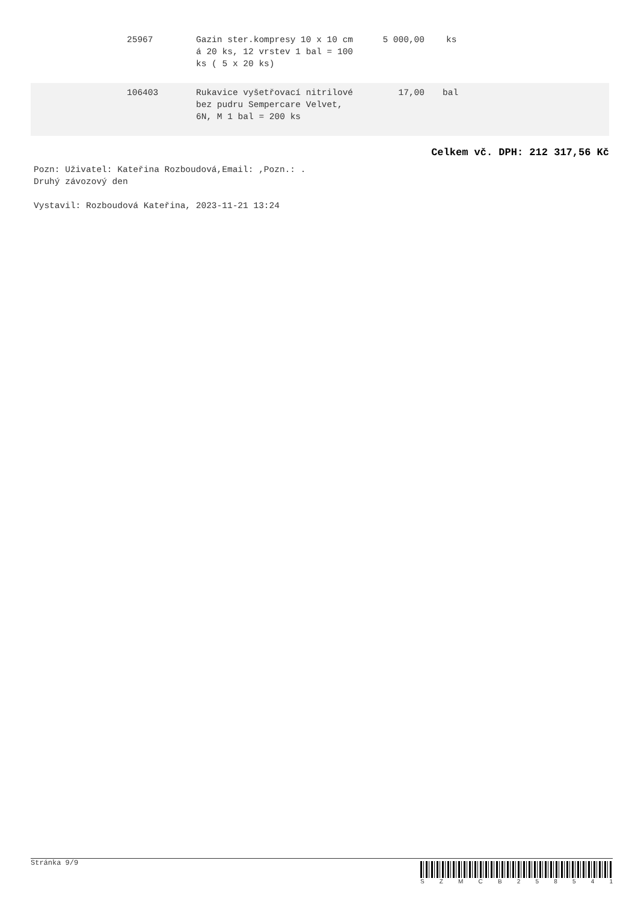| | 25967 | Gazin ster.kompresy 10 x 10 cm á 20 ks, 12 vrstev 1 bal = 100 ks ( 5 x 20 ks) | 5 000,00 | ks |
| | 106403 | Rukavice vyšetřovací nitrilové bez pudru Sempercare Velvet, 6N, M 1 bal = 200 ks | 17,00 | bal |
Celkem vč. DPH: 212 317,56 Kč
Pozn: Uživatel: Kateřina Rozboudová,Email: ,Pozn.: .
Druhý závozový den
Vystavil: Rozboudová Kateřina, 2023-11-21 13:24
Stránka 9/9
S Z M C B 2 5 8 5 4 1